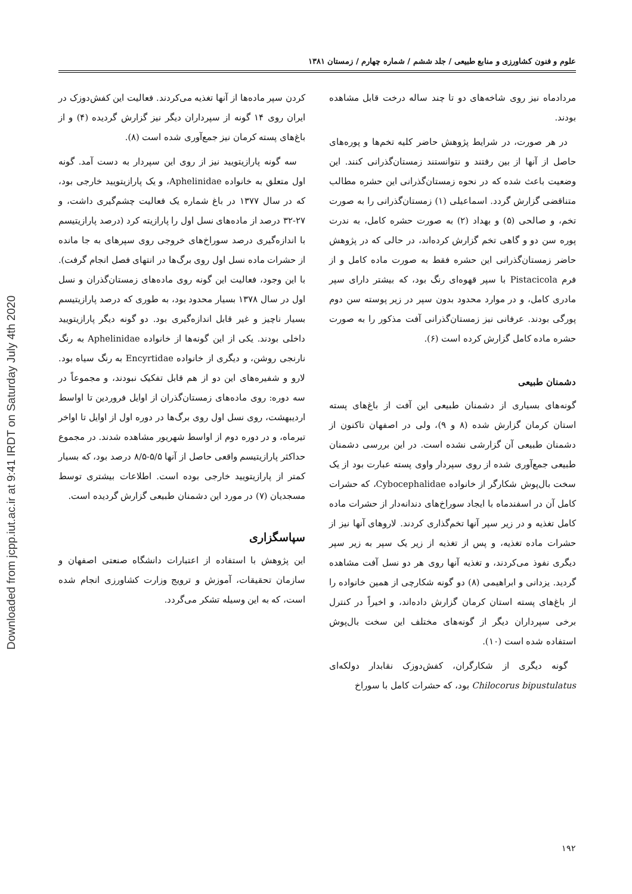Downloaded from jcpp.iut.ac.ir at 9:41 IRDT on Saturday July 4th 2020
علوم و فنون کشاورزی و منابع طبیعی / جلد ششم / شماره چهارم / زمستان ۱۳۸۱
مردادماه نیز روی شاخه‌های دو تا چند ساله درخت قابل مشاهده بودند.
در هر صورت، در شرایط پژوهش حاضر کلیه تخم‌ها و پوره‌های حاصل از آنها از بین رفتند و نتوانستند زمستان‌گذرانی کنند. این وضعیت باعث شده که در نحوه زمستان‌گذرانی این حشره مطالب متناقضی گزارش گردد. اسماعیلی (۱) زمستان‌گذرانی را به صورت تخم، و صالحی (۵) و بهداد (۲) به صورت حشره کامل، به ندرت پوره سن دو و گاهی تخم گزارش کرده‌اند، در حالی که در پژوهش حاضر زمستان‌گذرانی این حشره فقط به صورت ماده کامل و از فرم Pistacicola با سپر قهوه‌ای رنگ بود، که بیشتر دارای سپر مادری کامل، و در موارد محدود بدون سپر در زیر پوسته سن دوم پورگی بودند. عرفانی نیز زمستان‌گذرانی آفت مذکور را به صورت حشره ماده کامل گزارش کرده است (۶).
دشمنان طبیعی
گونه‌های بسیاری از دشمنان طبیعی این آفت از باغ‌های پسته استان کرمان گزارش شده (۸ و ۹)، ولی در اصفهان تاکنون از دشمنان طبیعی آن گزارشی نشده است. در این بررسی دشمنان طبیعی جمع‌آوری شده از روی سپردار واوی پسته عبارت بود از یک سخت بال‌پوش شکارگر از خانواده Cybocephalidae، که حشرات کامل آن در اسفندماه با ایجاد سوراخ‌های دندانه‌دار از حشرات ماده کامل تغذیه و در زیر سپر آنها تخم‌گذاری کردند. لاروهای آنها نیز از حشرات ماده تغذیه، و پس از تغذیه از زیر یک سپر به زیر سپر دیگری نفوذ می‌کردند، و تغذیه آنها روی هر دو نسل آفت مشاهده گردید. یزدانی و ابراهیمی (۸) دو گونه شکارچی از همین خانواده را از باغ‌های پسته استان کرمان گزارش داده‌اند، و اخیراً در کنترل برخی سپرداران دیگر از گونه‌های مختلف این سخت بال‌پوش استفاده شده است (۱۰).
گونه دیگری از شکارگران، کفش‌دوزک نقابدار دولکه‌ای Chilocorus bipustulatus بود، که حشرات کامل با سوراخ
کردن سپر ماده‌ها از آنها تغذیه می‌کردند. فعالیت این کفش‌دوزک در ایران روی ۱۴ گونه از سپرداران دیگر نیز گزارش گردیده (۴) و از باغ‌های پسته کرمان نیز جمع‌آوری شده است (۸).
سه گونه پارازیتویید نیز از روی این سپردار به دست آمد. گونه اول متعلق به خانواده Aphelinidae، و یک پارازیتویید خارجی بود، که در سال ۱۳۷۷ در باغ شماره یک فعالیت چشم‌گیری داشت، و ۲۷-۳۲ درصد از ماده‌های نسل اول را پارازیته کرد (درصد پارازیتیسم با اندازه‌گیری درصد سوراخ‌های خروجی روی سپرهای به جا مانده از حشرات ماده نسل اول روی برگ‌ها در انتهای فصل انجام گرفت). با این وجود، فعالیت این گونه روی ماده‌های زمستان‌گذران و نسل اول در سال ۱۳۷۸ بسیار محدود بود، به طوری که درصد پارازیتیسم بسیار ناچیز و غیر قابل اندازه‌گیری بود. دو گونه دیگر پارازیتویید داخلی بودند. یکی از این گونه‌ها از خانواده Aphelinidae به رنگ نارنجی روشن، و دیگری از خانواده Encyrtidae به رنگ سیاه بود. لارو و شفیره‌های این دو از هم قابل تفکیک نبودند، و مجموعاً در سه دوره: روی ماده‌های زمستان‌گذران از اوایل فروردین تا اواسط اردیبهشت، روی نسل اول روی برگ‌ها در دوره اول از اوایل تا اواخر تیرماه، و در دوره دوم از اواسط شهریور مشاهده شدند. در مجموع حداکثر پارازیتیسم واقعی حاصل از آنها ۵/۵-۸/۵ درصد بود، که بسیار کمتر از پارازیتویید خارجی بوده است. اطلاعات بیشتری توسط مسجدیان (۷) در مورد این دشمنان طبیعی گزارش گردیده است.
سپاسگزاری
این پژوهش با استفاده از اعتبارات دانشگاه صنعتی اصفهان و سازمان تحقیقات، آموزش و ترویج وزارت کشاورزی انجام شده است، که به این وسیله تشکر می‌گردد.
۱۹۲